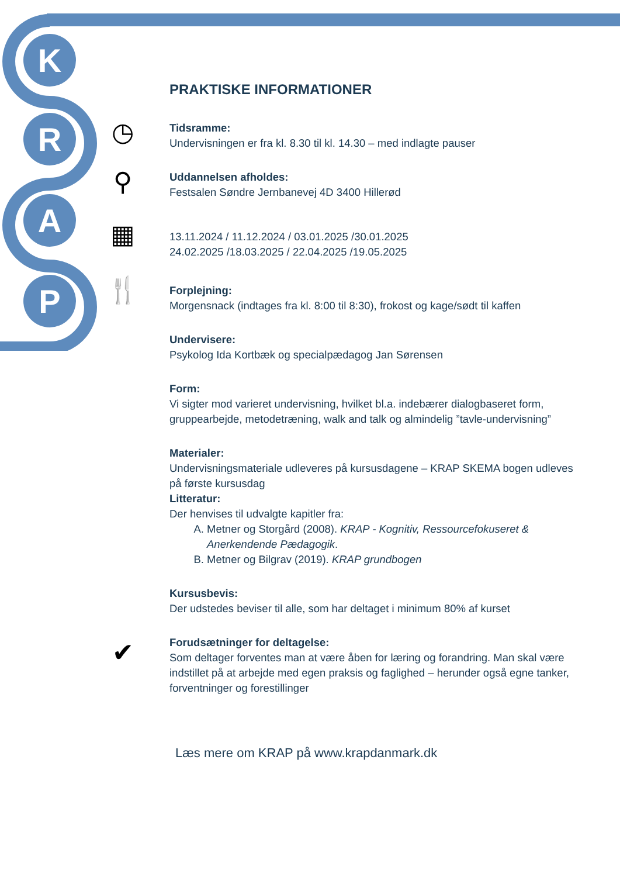K
R
A
P
◷
⚲
▦
🍴
✔
PRAKTISKE INFORMATIONER
Tidsramme:
Undervisningen er fra kl. 8.30 til kl. 14.30 – med indlagte pauser
Uddannelsen afholdes:
Festsalen Søndre Jernbanevej 4D 3400 Hillerød
13.11.2024 / 11.12.2024 / 03.01.2025 /30.01.2025
24.02.2025 /18.03.2025 / 22.04.2025 /19.05.2025
Forplejning:
Morgensnack (indtages fra kl. 8:00 til 8:30), frokost og kage/sødt til kaffen
Undervisere:
Psykolog Ida Kortbæk og specialpædagog Jan Sørensen
Form:
Vi sigter mod varieret undervisning, hvilket bl.a. indebærer dialogbaseret form, gruppearbejde, metodetræning, walk and talk og almindelig ”tavle-undervisning”
Materialer:
Undervisningsmateriale udleveres på kursusdagene – KRAP SKEMA bogen udleves på første kursusdag
Litteratur:
Der henvises til udvalgte kapitler fra:
A. Metner og Storgård (2008). KRAP - Kognitiv, Ressourcefokuseret & Anerkendende Pædagogik.
B. Metner og Bilgrav (2019). KRAP grundbogen
Kursusbevis:
Der udstedes beviser til alle, som har deltaget i minimum 80% af kurset
Forudsætninger for deltagelse:
Som deltager forventes man at være åben for læring og forandring. Man skal være indstillet på at arbejde med egen praksis og faglighed – herunder også egne tanker, forventninger og forestillinger
Læs mere om KRAP på www.krapdanmark.dk